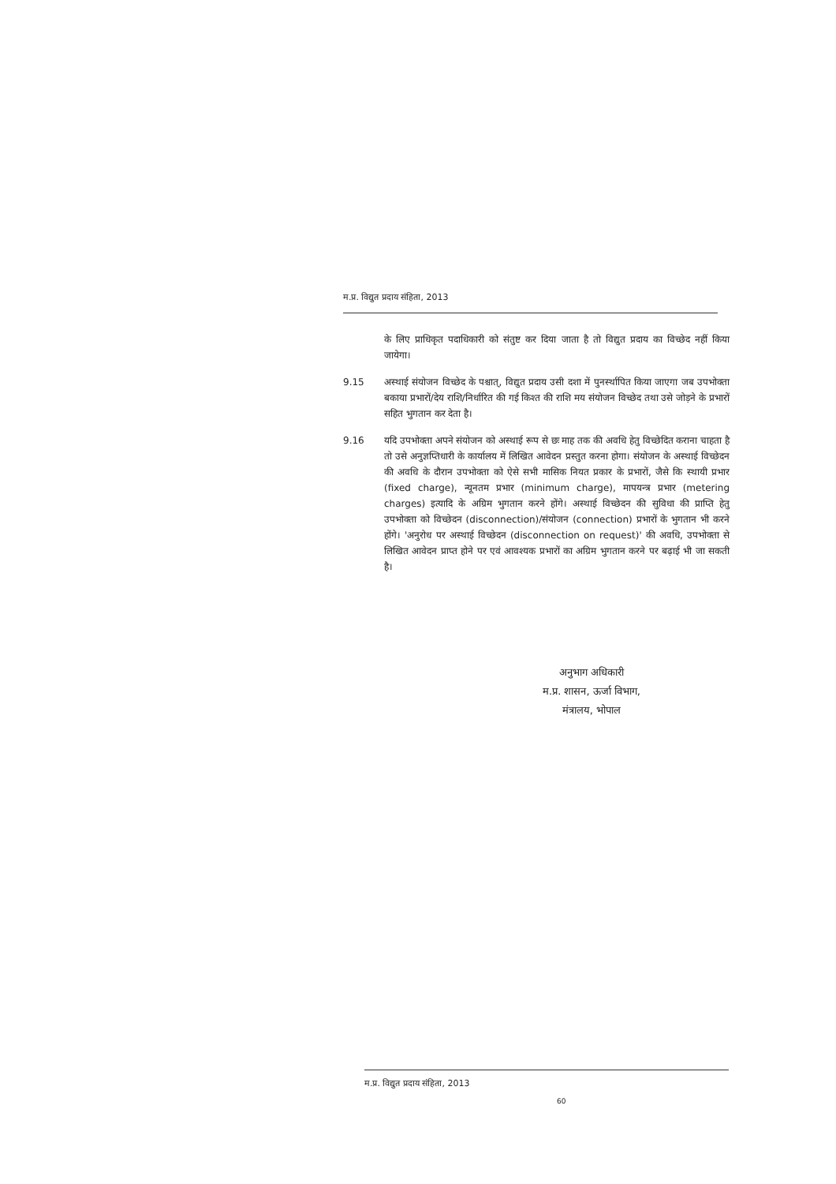म.प्र. विद्युत प्रदाय संहिता, 2013
के लिए प्राधिकृत पदाधिकारी को संतुष्ट कर दिया जाता है तो विद्युत प्रदाय का विच्छेद नहीं किया जायेगा।
9.15 अस्थाई संयोजन विच्छेद के पश्चात्, विद्युत प्रदाय उसी दशा में पुनर्स्थापित किया जाएगा जब उपभोक्ता बकाया प्रभारों/देय राशि/निर्धारित की गई किश्त की राशि मय संयोजन विच्छेद तथा उसे जोड़ने के प्रभारों सहित भुगतान कर देता है।
9.16 यदि उपभोक्ता अपने संयोजन को अस्थाई रूप से छः माह तक की अवधि हेतु विच्छेदित कराना चाहता है तो उसे अनुज्ञप्तिधारी के कार्यालय में लिखित आवेदन प्रस्तुत करना होगा। संयोजन के अस्थाई विच्छेदन की अवधि के दौरान उपभोक्ता को ऐसे सभी मासिक नियत प्रकार के प्रभारों, जैसे कि स्थायी प्रभार (fixed charge), न्यूनतम प्रभार (minimum charge), मापयन्त्र प्रभार (metering charges) इत्यादि के अग्रिम भुगतान करने होंगे। अस्थाई विच्छेदन की सुविधा की प्राप्ति हेतु उपभोक्ता को विच्छेदन (disconnection)/संयोजन (connection) प्रभारों के भुगतान भी करने होंगे। 'अनुरोध पर अस्थाई विच्छेदन (disconnection on request)' की अवधि, उपभोक्ता से लिखित आवेदन प्राप्त होने पर एवं आवश्यक प्रभारों का अग्रिम भुगतान करने पर बढ़ाई भी जा सकती है।
अनुभाग अधिकारी
म.प्र. शासन, ऊर्जा विभाग,
मंत्रालय, भोपाल
म.प्र. विद्युत प्रदाय संहिता, 2013
60